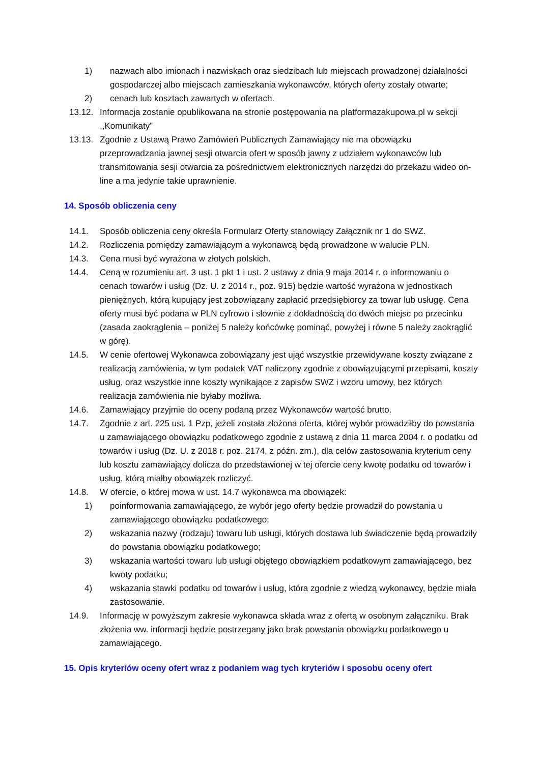1) nazwach albo imionach i nazwiskach oraz siedzibach lub miejscach prowadzonej działalności gospodarczej albo miejscach zamieszkania wykonawców, których oferty zostały otwarte;
2) cenach lub kosztach zawartych w ofertach.
13.12. Informacja zostanie opublikowana na stronie postępowania na platformazakupowa.pl w sekcji ,,Komunikaty”
13.13. Zgodnie z Ustawą Prawo Zamówień Publicznych Zamawiający nie ma obowiązku przeprowadzania jawnej sesji otwarcia ofert w sposób jawny z udziałem wykonawców lub transmitowania sesji otwarcia za pośrednictwem elektronicznych narzędzi do przekazu wideo on-line a ma jedynie takie uprawnienie.
14. Sposób obliczenia ceny
14.1. Sposób obliczenia ceny określa Formularz Oferty stanowiący Załącznik nr 1 do SWZ.
14.2. Rozliczenia pomiędzy zamawiającym a wykonawcą będą prowadzone w walucie PLN.
14.3. Cena musi być wyrażona w złotych polskich.
14.4. Ceną w rozumieniu art. 3 ust. 1 pkt 1 i ust. 2 ustawy z dnia 9 maja 2014 r. o informowaniu o cenach towarów i usług (Dz. U. z 2014 r., poz. 915) będzie wartość wyrażona w jednostkach pieniężnych, którą kupujący jest zobowiązany zapłacić przedsiębiorcy za towar lub usługę. Cena oferty musi być podana w PLN cyfrowo i słownie z dokładnością do dwóch miejsc po przecinku (zasada zaokrąglenia – poniżej 5 należy końcówkę pominąć, powyżej i równe 5 należy zaokrąglić w górę).
14.5. W cenie ofertowej Wykonawca zobowiązany jest ująć wszystkie przewidywane koszty związane z realizacją zamówienia, w tym podatek VAT naliczony zgodnie z obowiązującymi przepisami, koszty usług, oraz wszystkie inne koszty wynikające z zapisów SWZ i wzoru umowy, bez których realizacja zamówienia nie byłaby możliwa.
14.6. Zamawiający przyjmie do oceny podaną przez Wykonawców wartość brutto.
14.7. Zgodnie z art. 225 ust. 1 Pzp, jeżeli została złożona oferta, której wybór prowadziłby do powstania u zamawiającego obowiązku podatkowego zgodnie z ustawą z dnia 11 marca 2004 r. o podatku od towarów i usług (Dz. U. z 2018 r. poz. 2174, z późn. zm.), dla celów zastosowania kryterium ceny lub kosztu zamawiający dolicza do przedstawionej w tej ofercie ceny kwotę podatku od towarów i usług, którą miałby obowiązek rozliczyć.
14.8. W ofercie, o której mowa w ust. 14.7 wykonawca ma obowiązek:
1) poinformowania zamawiającego, że wybór jego oferty będzie prowadził do powstania u zamawiającego obowiązku podatkowego;
2) wskazania nazwy (rodzaju) towaru lub usługi, których dostawa lub świadczenie będą prowadziły do powstania obowiązku podatkowego;
3) wskazania wartości towaru lub usługi objętego obowiązkiem podatkowym zamawiającego, bez kwoty podatku;
4) wskazania stawki podatku od towarów i usług, która zgodnie z wiedzą wykonawcy, będzie miała zastosowanie.
14.9. Informację w powyższym zakresie wykonawca składa wraz z ofertą w osobnym załączniku. Brak złożenia ww. informacji będzie postrzegany jako brak powstania obowiązku podatkowego u zamawiającego.
15. Opis kryteriów oceny ofert wraz z podaniem wag tych kryteriów i sposobu oceny ofert